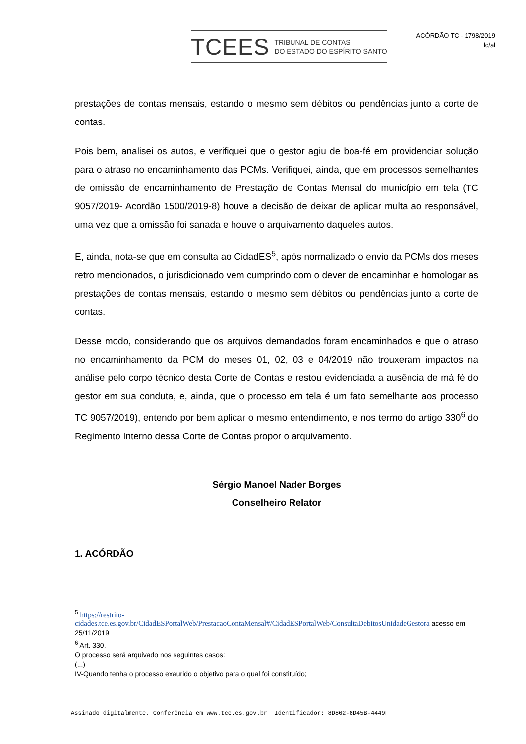TCEES TRIBUNAL DE CONTAS
DO ESTADO DO ESPÍRITO SANTO
ACÓRDÃO TC - 1798/2019
lc/al
prestações de contas mensais, estando o mesmo sem débitos ou pendências junto a corte de contas.
Pois bem, analisei os autos, e verifiquei que o gestor agiu de boa-fé em providenciar solução para o atraso no encaminhamento das PCMs. Verifiquei, ainda, que em processos semelhantes de omissão de encaminhamento de Prestação de Contas Mensal do município em tela (TC 9057/2019- Acordão 1500/2019-8) houve a decisão de deixar de aplicar multa ao responsável, uma vez que a omissão foi sanada e houve o arquivamento daqueles autos.
E, ainda, nota-se que em consulta ao CidadES<sup>5</sup>, após normalizado o envio da PCMs dos meses retro mencionados, o jurisdicionado vem cumprindo com o dever de encaminhar e homologar as prestações de contas mensais, estando o mesmo sem débitos ou pendências junto a corte de contas.
Desse modo, considerando que os arquivos demandados foram encaminhados e que o atraso no encaminhamento da PCM do meses 01, 02, 03 e 04/2019 não trouxeram impactos na análise pelo corpo técnico desta Corte de Contas e restou evidenciada a ausência de má fé do gestor em sua conduta, e, ainda, que o processo em tela é um fato semelhante aos processo TC 9057/2019), entendo por bem aplicar o mesmo entendimento, e nos termo do artigo 330<sup>6</sup> do Regimento Interno dessa Corte de Contas propor o arquivamento.
Sérgio Manoel Nader Borges
Conselheiro Relator
1. ACÓRDÃO
<sup>5</sup> https://restrito-cidades.tce.es.gov.br/CidadESPortalWeb/PrestacaoContaMensal#/CidadESPortalWeb/ConsultaDebitosUnidadeGestora acesso em 25/11/2019
<sup>6</sup> Art. 330.
O processo será arquivado nos seguintes casos:
(...)
IV-Quando tenha o processo exaurido o objetivo para o qual foi constituído;
Assinado digitalmente. Conferência em www.tce.es.gov.br Identificador: 8D862-8D45B-4449F